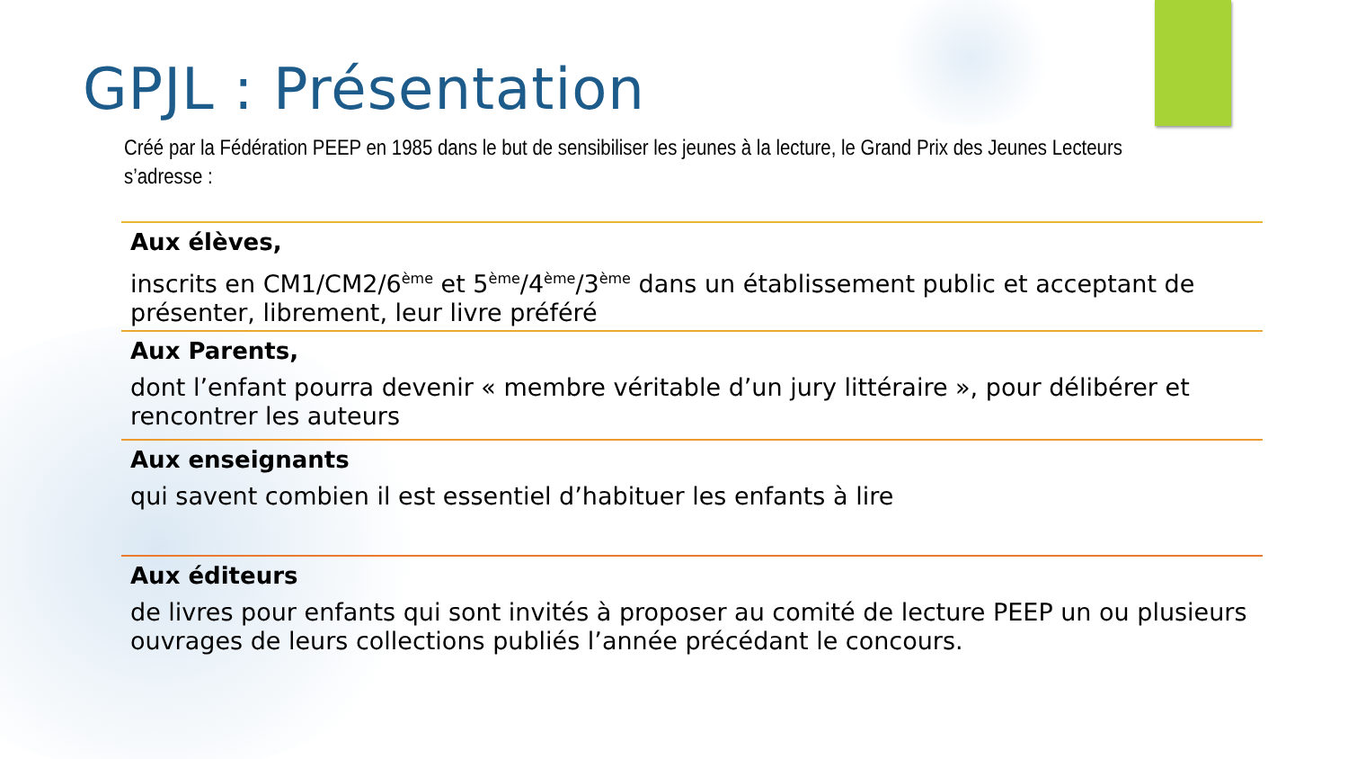GPJL : Présentation
Créé par la Fédération PEEP en 1985 dans le but de sensibiliser les jeunes à la lecture, le Grand Prix des Jeunes Lecteurs s’adresse :
Aux élèves,
inscrits en CM1/CM2/6<sup>ème</sup> et 5<sup>ème</sup>/4<sup>ème</sup>/3<sup>ème</sup> dans un établissement public et acceptant de présenter, librement, leur livre préféré
Aux Parents,
dont l’enfant pourra devenir « membre véritable d’un jury littéraire », pour délibérer et rencontrer les auteurs
Aux enseignants
qui savent combien il est essentiel d’habituer les enfants à lire
Aux éditeurs
de livres pour enfants qui sont invités à proposer au comité de lecture PEEP un ou plusieurs ouvrages de leurs collections publiés l’année précédant le concours.